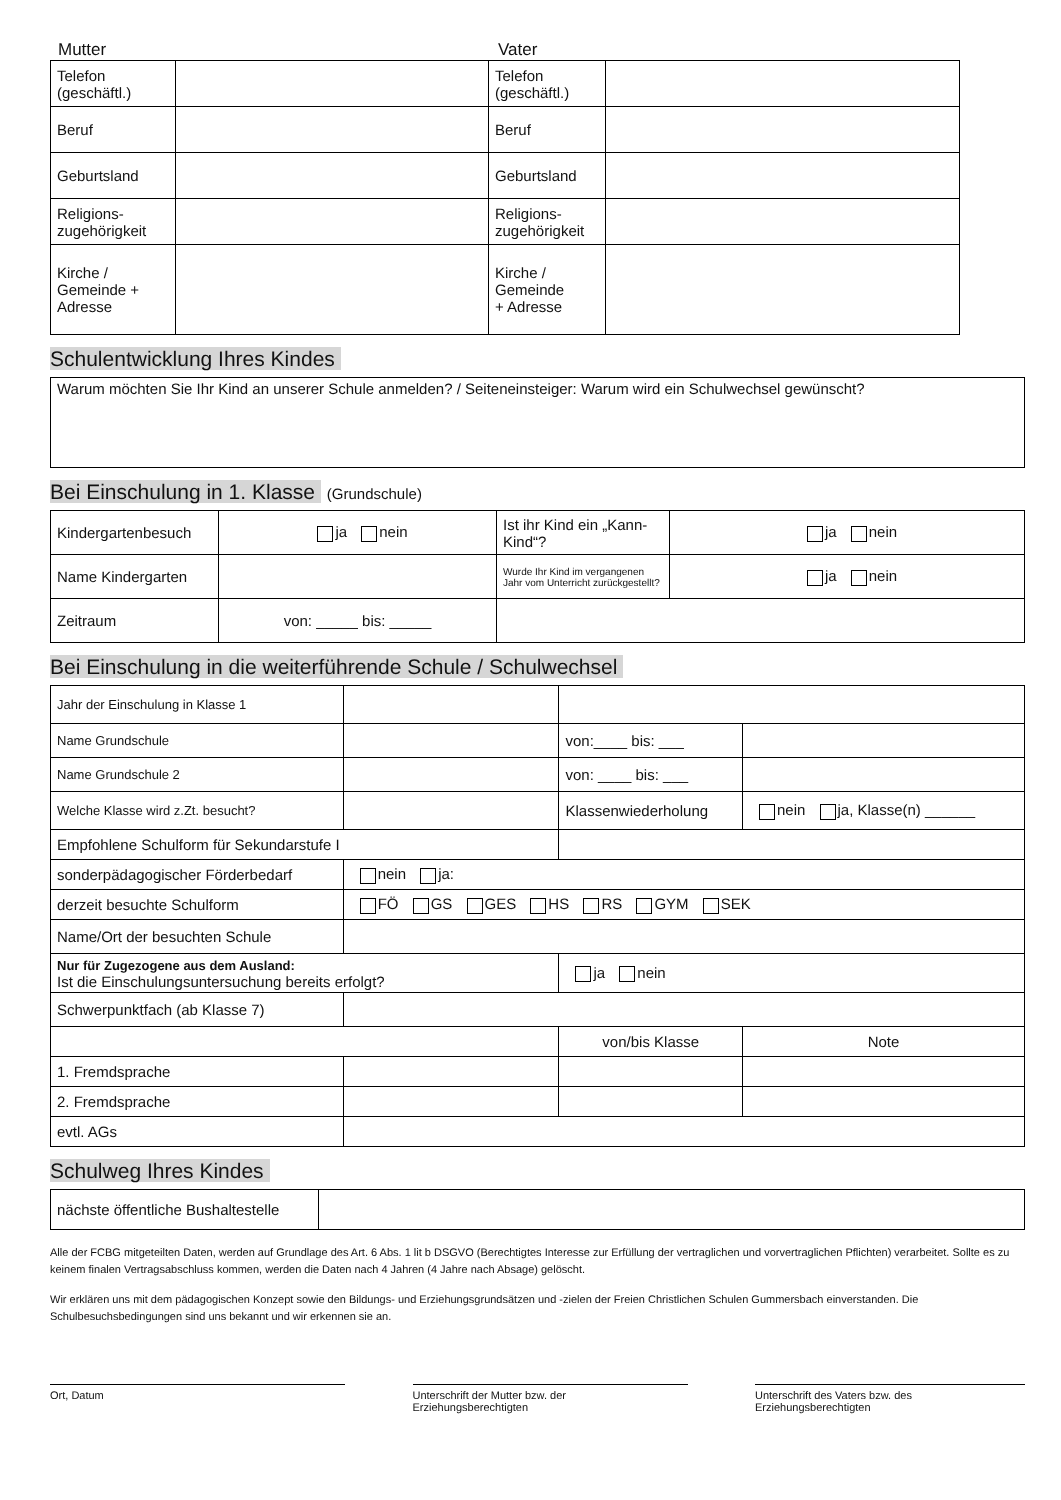Mutter Vater
| Telefon (geschäftl.) | | Telefon (geschäftl.) | |
| Beruf | | Beruf | |
| Geburtsland | | Geburtsland | |
| Religions- zugehörigkeit | | Religions- zugehörigkeit | |
| Kirche / Gemeinde + Adresse | | Kirche / Gemeinde + Adresse | |
Schulentwicklung Ihres Kindes
| Warum möchten Sie Ihr Kind an unserer Schule anmelden? / Seiteneinsteiger: Warum wird ein Schulwechsel gewünscht? |
Bei Einschulung in 1. Klasse (Grundschule)
| Kindergartenbesuch | ja nein | Ist ihr Kind ein „Kann-Kind“? | ja nein |
| Name Kindergarten | | Wurde Ihr Kind im vergangenen Jahr vom Unterricht zurückgestellt? | ja nein |
| Zeitraum | von: _____ bis: _____ | | |
Bei Einschulung in die weiterführende Schule / Schulwechsel
| Jahr der Einschulung in Klasse 1 | | | | |
| Name Grundschule | | | von:____ bis: ___ | |
| Name Grundschule 2 | | | von: ____ bis: ___ | |
| Welche Klasse wird z.Zt. besucht? | | | Klassenwiederholung | nein ja, Klasse(n) ______ |
| Empfohlene Schulform für Sekundarstufe I | | | | |
| sonderpädagogischer Förderbedarf | | nein ja: | | |
| derzeit besuchte Schulform | | FÖ GS GES HS RS GYM SEK | | |
| Name/Ort der besuchten Schule | | | | |
| Nur für Zugezogene aus dem Ausland: Ist die Einschulungsuntersuchung bereits erfolgt? | | | ja nein | |
| Schwerpunktfach (ab Klasse 7) | | | | |
| | | | von/bis Klasse | Note |
| 1. Fremdsprache | | | | |
| 2. Fremdsprache | | | | |
| evtl. AGs | | | | |
Schulweg Ihres Kindes
| nächste öffentliche Bushaltestelle | |
Alle der FCBG mitgeteilten Daten, werden auf Grundlage des Art. 6 Abs. 1 lit b DSGVO (Berechtigtes Interesse zur Erfüllung der vertraglichen und vorvertraglichen Pflichten) verarbeitet. Sollte es zu keinem finalen Vertragsabschluss kommen, werden die Daten nach 4 Jahren (4 Jahre nach Absage) gelöscht.
Wir erklären uns mit dem pädagogischen Konzept sowie den Bildungs- und Erziehungsgrundsätzen und -zielen der Freien Christlichen Schulen Gummersbach einverstanden. Die Schulbesuchsbedingungen sind uns bekannt und wir erkennen sie an.
Ort, Datum Unterschrift der Mutter bzw. der
Erziehungsberechtigten
Unterschrift des Vaters bzw. des
Erziehungsberechtigten